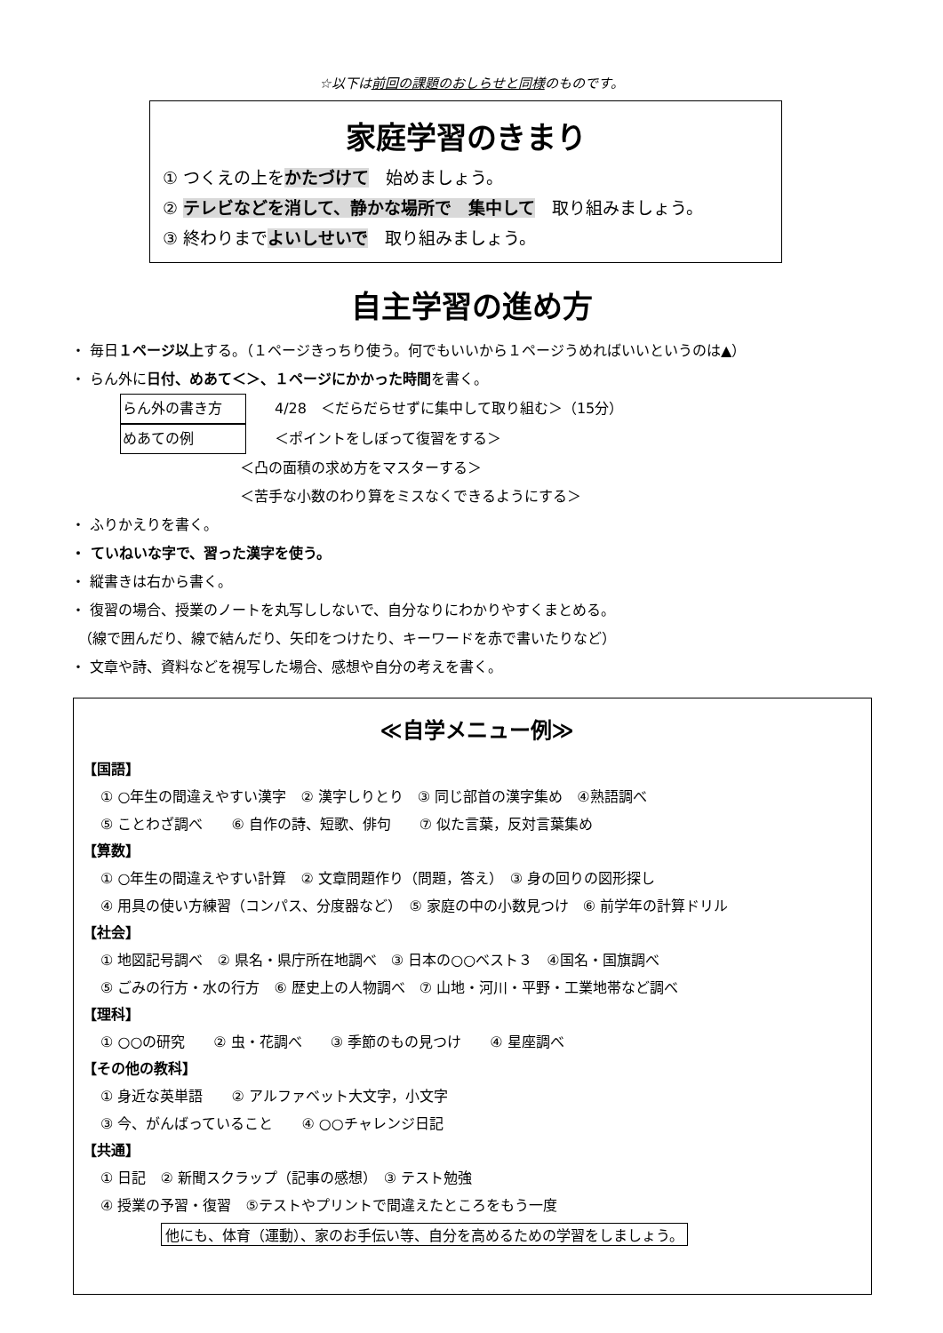☆以下は前回の課題のおしらせと同様のものです。
家庭学習のきまり
① つくえの上をかたづけて　始めましょう。
② テレビなどを消して、静かな場所で　集中して　取り組みましょう。
③ 終わりまでよいしせいで　取り組みましょう。
自主学習の進め方
・ 毎日１ページ以上する。（１ページきっちり使う。何でもいいから１ページうめればいいというのは▲）
・ らん外に日付、めあて＜＞、１ページにかかった時間を書く。
らん外の書き方　　4/28　＜だらだらせずに集中して取り組む＞（15分）
めあての例　　＜ポイントをしぼって復習をする＞
＜凸の面積の求め方をマスターする＞
＜苦手な小数のわり算をミスなくできるようにする＞
・ ふりかえりを書く。
・ ていねいな字で、習った漢字を使う。
・ 縦書きは右から書く。
・ 復習の場合、授業のノートを丸写ししないで、自分なりにわかりやすくまとめる。
　（線で囲んだり、線で結んだり、矢印をつけたり、キーワードを赤で書いたりなど）
・ 文章や詩、資料などを視写した場合、感想や自分の考えを書く。
≪自学メニュー例≫
【国語】
① ○年生の間違えやすい漢字　② 漢字しりとり　③ 同じ部首の漢字集め　④熟語調べ
⑤ ことわざ調べ　　⑥ 自作の詩、短歌、俳句　　⑦ 似た言葉，反対言葉集め
【算数】
① ○年生の間違えやすい計算　② 文章問題作り（問題，答え）　③ 身の回りの図形探し
④ 用具の使い方練習（コンパス、分度器など）　⑤ 家庭の中の小数見つけ　⑥ 前学年の計算ドリル
【社会】
① 地図記号調べ　② 県名・県庁所在地調べ　③ 日本の○○ベスト３　④国名・国旗調べ
⑤ ごみの行方・水の行方　⑥ 歴史上の人物調べ　⑦ 山地・河川・平野・工業地帯など調べ
【理科】
① ○○の研究　　② 虫・花調べ　　③ 季節のもの見つけ　　④ 星座調べ
【その他の教科】
① 身近な英単語　　② アルファベット大文字，小文字
③ 今、がんばっていること　　④ ○○チャレンジ日記
【共通】
① 日記　② 新聞スクラップ（記事の感想）　③ テスト勉強
④ 授業の予習・復習　⑤テストやプリントで間違えたところをもう一度
他にも、体育（運動）、家のお手伝い等、自分を高めるための学習をしましょう。